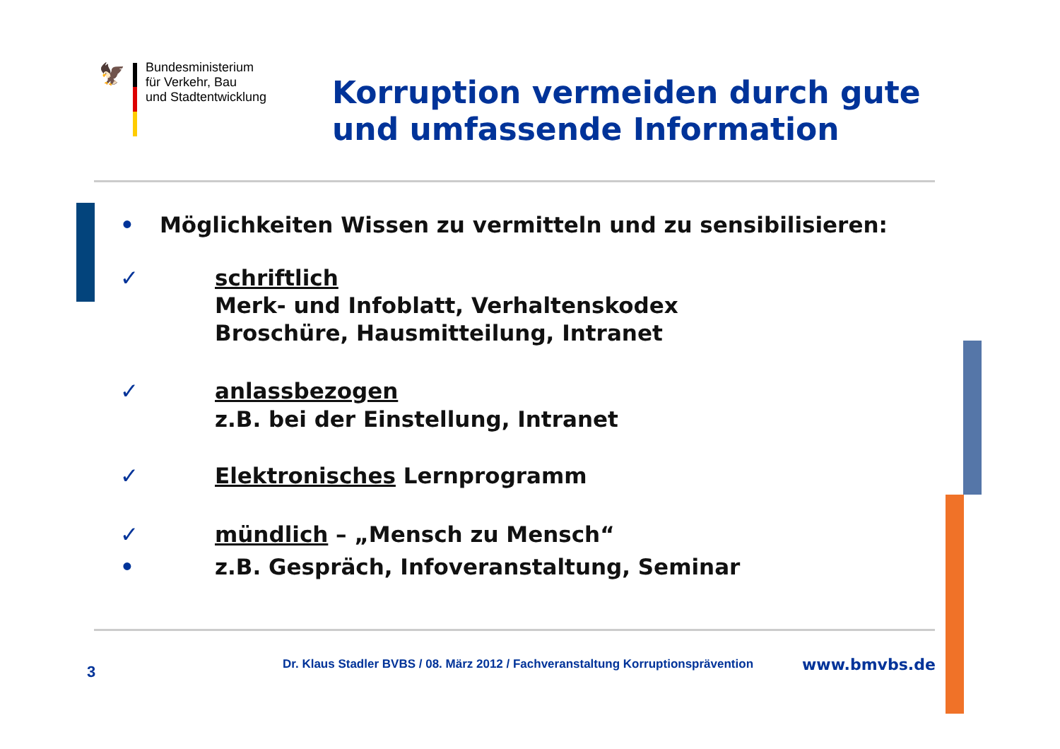🦅
Bundesministerium
für Verkehr, Bau
und Stadtentwicklung
Korruption vermeiden durch gute
und umfassende Information
• Möglichkeiten Wissen zu vermitteln und zu sensibilisieren:
✓ schriftlich
Merk- und Infoblatt, Verhaltenskodex
Broschüre, Hausmitteilung, Intranet
✓ anlassbezogen
z.B. bei der Einstellung, Intranet
✓ Elektronisches Lernprogramm
✓
• mündlich – „Mensch zu Mensch“
z.B. Gespräch, Infoveranstaltung, Seminar
3
Dr. Klaus Stadler BVBS / 08. März 2012 / Fachveranstaltung Korruptionsprävention
www.bmvbs.de